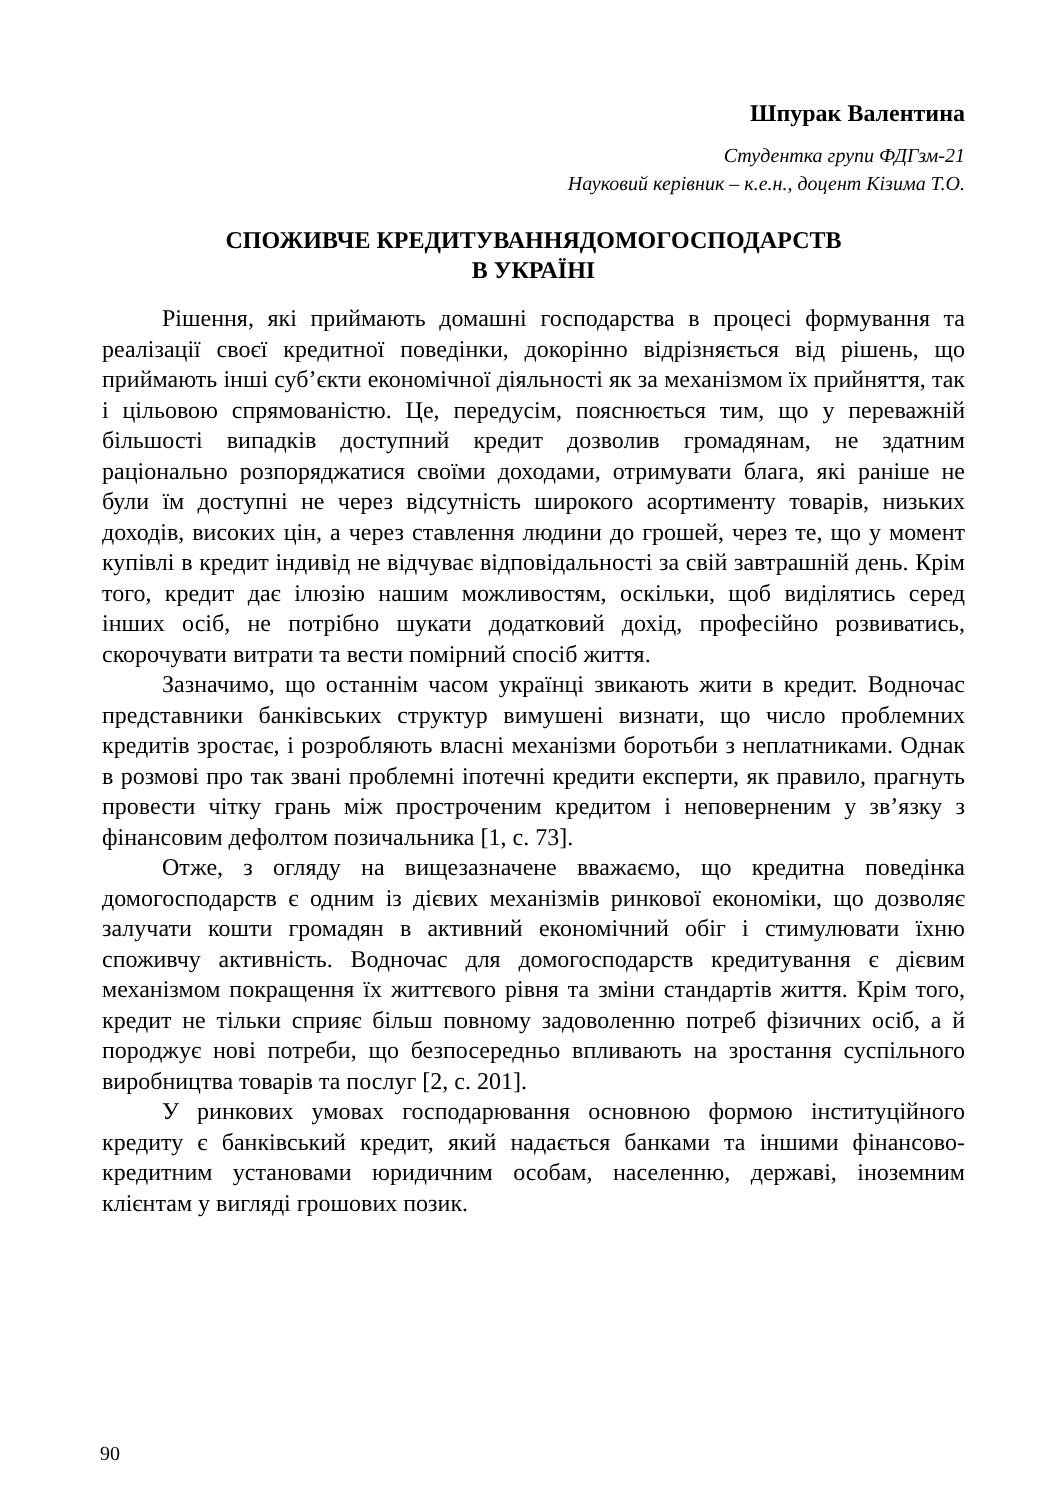Шпурак Валентина
Студентка групи ФДГзм-21
Науковий керівник – к.е.н., доцент Кізима Т.О.
СПОЖИВЧЕ КРЕДИТУВАННЯДОМОГОСПОДАРСТВ
В УКРАЇНІ
Рішення, які приймають домашні господарства в процесі формування та реалізації своєї кредитної поведінки, докорінно відрізняється від рішень, що приймають інші суб’єкти економічної діяльності як за механізмом їх прийняття, так і цільовою спрямованістю. Це, передусім, пояснюється тим, що у переважній більшості випадків доступний кредит дозволив громадянам, не здатним раціонально розпоряджатися своїми доходами, отримувати блага, які раніше не були їм доступні не через відсутність широкого асортименту товарів, низьких доходів, високих цін, а через ставлення людини до грошей, через те, що у момент купівлі в кредит індивід не відчуває відповідальності за свій завтрашній день. Крім того, кредит дає ілюзію нашим можливостям, оскільки, щоб виділятись серед інших осіб, не потрібно шукати додатковий дохід, професійно розвиватись, скорочувати витрати та вести помірний спосіб життя.
Зазначимо, що останнім часом українці звикають жити в кредит. Водночас представники банківських структур вимушені визнати, що число проблемних кредитів зростає, і розробляють власні механізми боротьби з неплатниками. Однак в розмові про так звані проблемні іпотечні кредити експерти, як правило, прагнуть провести чітку грань між простроченим кредитом і неповерненим у зв’язку з фінансовим дефолтом позичальника [1, с. 73].
Отже, з огляду на вищезазначене вважаємо, що кредитна поведінка домогосподарств є одним із дієвих механізмів ринкової економіки, що дозволяє залучати кошти громадян в активний економічний обіг і стимулювати їхню споживчу активність. Водночас для домогосподарств кредитування є дієвим механізмом покращення їх життєвого рівня та зміни стандартів життя. Крім того, кредит не тільки сприяє більш повному задоволенню потреб фізичних осіб, а й породжує нові потреби, що безпосередньо впливають на зростання суспільного виробництва товарів та послуг [2, с. 201].
У ринкових умовах господарювання основною формою інституційного кредиту є банківський кредит, який надається банками та іншими фінансово-кредитним установами юридичним особам, населенню, державі, іноземним клієнтам у вигляді грошових позик.
90